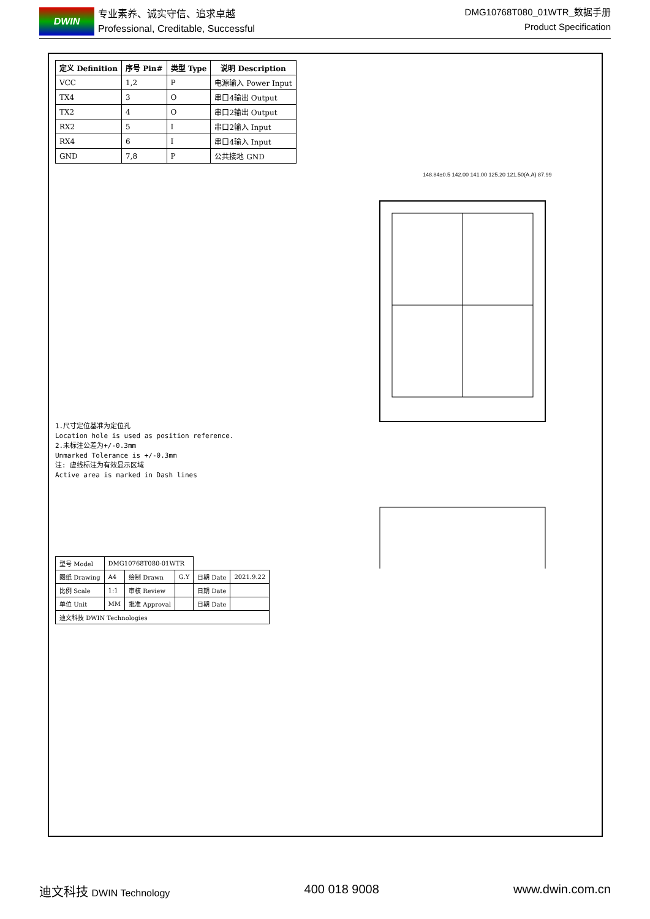DWIN
专业素养、诚实守信、追求卓越
Professional, Creditable, Successful
DMG10768T080_01WTR_数据手册
Product Specification
| 定义 Definition | 序号 Pin# | 类型 Type | 说明 Description |
| --- | --- | --- | --- |
| VCC | 1,2 | P | 电源输入 Power Input |
| TX4 | 3 | O | 串口4输出 Output |
| TX2 | 4 | O | 串口2输出 Output |
| RX2 | 5 | I | 串口2输入 Input |
| RX4 | 6 | I | 串口4输入 Input |
| GND | 7,8 | P | 公共接地 GND |
148.84±0.5 142.00 141.00 125.20 121.50(A.A) 87.99
1.尺寸定位基准为定位孔
Location hole is used as position reference.
2.未标注公差为+/-0.3mm
Unmarked Tolerance is +/-0.3mm
注: 虚线标注为有效显示区域
Active area is marked in Dash lines
| 型号 Model | DMG10768T080-01WTR | | | | |
| 图纸 Drawing | A4 | 绘制 Drawn | G.Y | 日期 Date | 2021.9.22 |
| 比例 Scale | 1:1 | 审核 Review | | 日期 Date | |
| 单位 Unit | MM | 批准 Approval | | 日期 Date | |
| 迪文科技 DWIN Technologies | | | | | |
迪文科技 DWIN Technology
400 018 9008 www.dwin.com.cn